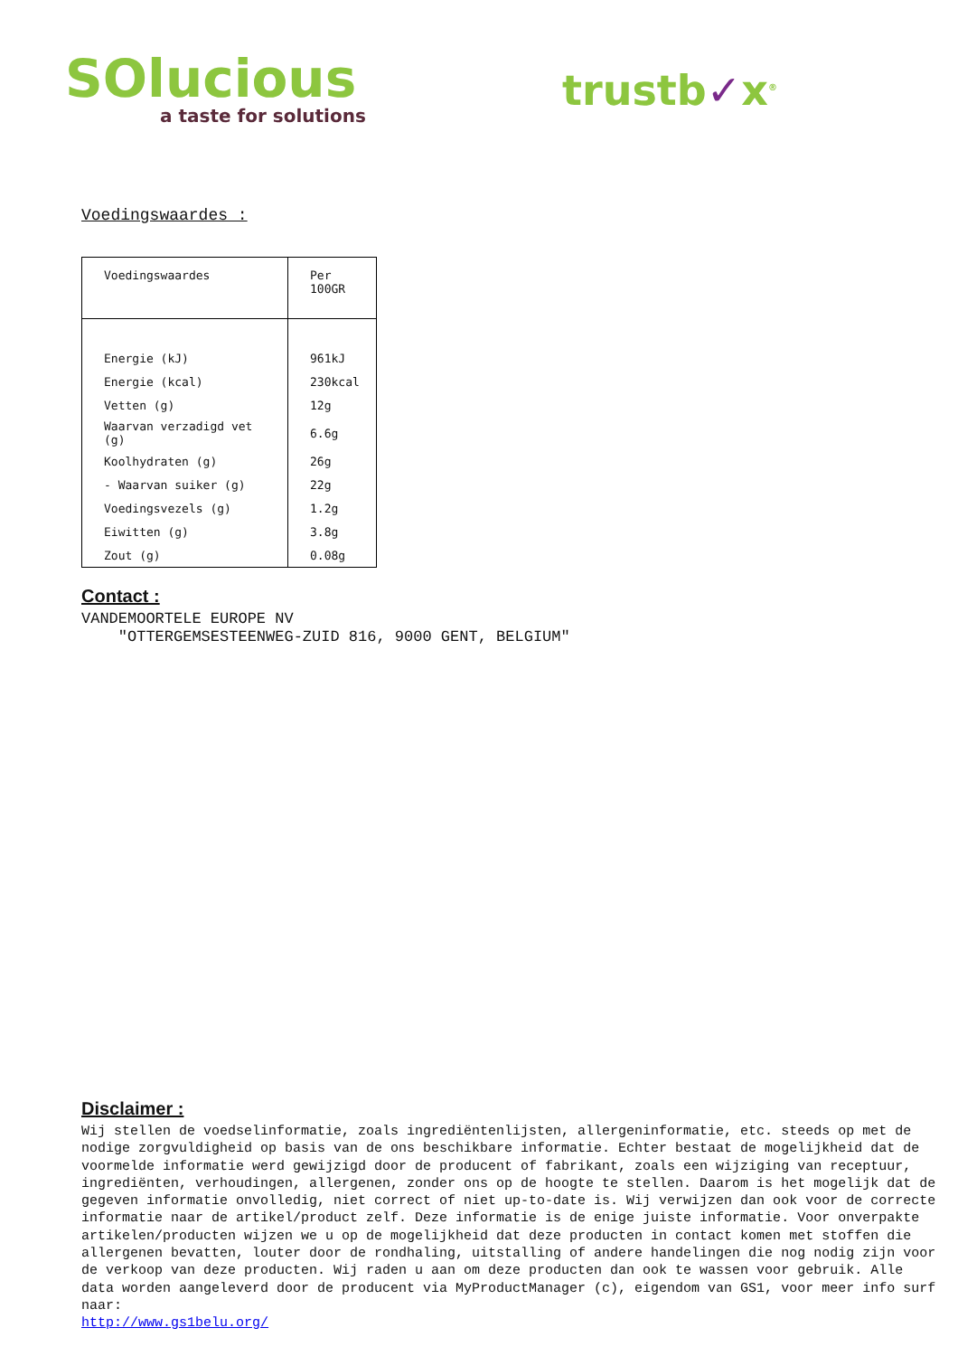SOlucious
a taste for solutions
trustb✓x<sup>®</sup>
Voedingswaardes :
| Voedingswaardes | Per 100GR |
| Energie (kJ) | 961kJ |
| Energie (kcal) | 230kcal |
| Vetten (g) | 12g |
| Waarvan verzadigd vet (g) | 6.6g |
| Koolhydraten (g) | 26g |
| - Waarvan suiker (g) | 22g |
| Voedingsvezels (g) | 1.2g |
| Eiwitten (g) | 3.8g |
| Zout (g) | 0.08g |
Contact :
VANDEMOORTELE EUROPE NV
"OTTERGEMSESTEENWEG-ZUID 816, 9000 GENT, BELGIUM"
Disclaimer :
Wij stellen de voedselinformatie, zoals ingrediëntenlijsten, allergeninformatie, etc. steeds op met de nodige zorgvuldigheid op basis van de ons beschikbare informatie. Echter bestaat de mogelijkheid dat de voormelde informatie werd gewijzigd door de producent of fabrikant, zoals een wijziging van receptuur, ingrediënten, verhoudingen, allergenen, zonder ons op de hoogte te stellen. Daarom is het mogelijk dat de gegeven informatie onvolledig, niet correct of niet up-to-date is. Wij verwijzen dan ook voor de correcte informatie naar de artikel/product zelf. Deze informatie is de enige juiste informatie. Voor onverpakte artikelen/producten wijzen we u op de mogelijkheid dat deze producten in contact komen met stoffen die allergenen bevatten, louter door de rondhaling, uitstalling of andere handelingen die nog nodig zijn voor de verkoop van deze producten. Wij raden u aan om deze producten dan ook te wassen voor gebruik. Alle data worden aangeleverd door de producent via MyProductManager (c), eigendom van GS1, voor meer info surf naar:
http://www.gs1belu.org/